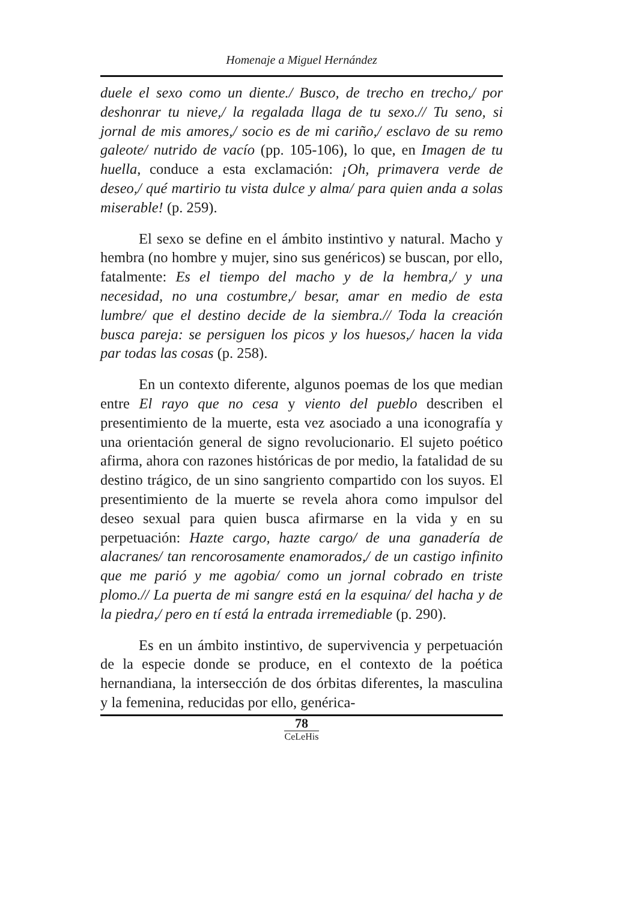Homenaje a Miguel Hernández
duele el sexo como un diente./ Busco, de trecho en trecho,/ por deshonrar tu nieve,/ la regalada llaga de tu sexo.// Tu seno, si jornal de mis amores,/ socio es de mi cariño,/ esclavo de su remo galeote/ nutrido de vacío (pp. 105-106), lo que, en Imagen de tu huella, conduce a esta exclamación: ¡Oh, primavera verde de deseo,/ qué martirio tu vista dulce y alma/ para quien anda a solas miserable! (p. 259).
El sexo se define en el ámbito instintivo y natural. Macho y hembra (no hombre y mujer, sino sus genéricos) se buscan, por ello, fatalmente: Es el tiempo del macho y de la hembra,/ y una necesidad, no una costumbre,/ besar, amar en medio de esta lumbre/ que el destino decide de la siembra.// Toda la creación busca pareja: se persiguen los picos y los huesos,/ hacen la vida par todas las cosas (p. 258).
En un contexto diferente, algunos poemas de los que median entre El rayo que no cesa y viento del pueblo describen el presentimiento de la muerte, esta vez asociado a una iconografía y una orientación general de signo revolucionario. El sujeto poético afirma, ahora con razones históricas de por medio, la fatalidad de su destino trágico, de un sino sangriento compartido con los suyos. El presentimiento de la muerte se revela ahora como impulsor del deseo sexual para quien busca afirmarse en la vida y en su perpetuación: Hazte cargo, hazte cargo/ de una ganadería de alacranes/ tan rencorosamente enamorados,/ de un castigo infinito que me parió y me agobia/ como un jornal cobrado en triste plomo.// La puerta de mi sangre está en la esquina/ del hacha y de la piedra,/ pero en tí está la entrada irremediable (p. 290).
Es en un ámbito instintivo, de supervivencia y perpetuación de la especie donde se produce, en el contexto de la poética hernandiana, la intersección de dos órbitas diferentes, la masculina y la femenina, reducidas por ello, genérica-
78
CeLeHis